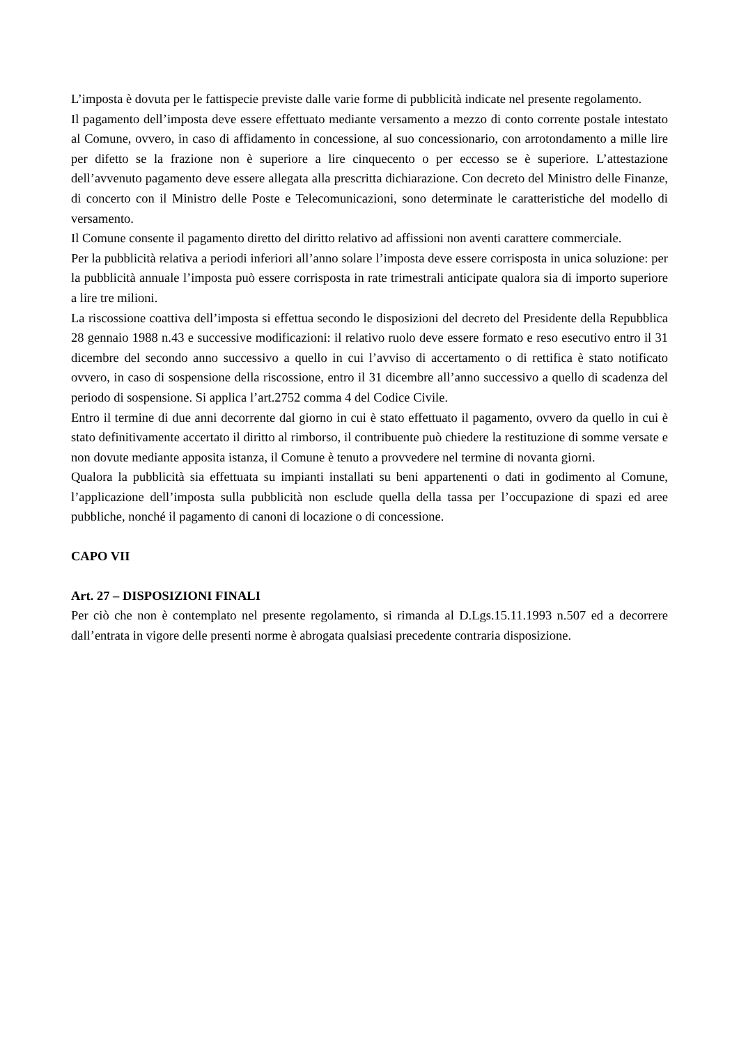L’imposta è dovuta per le fattispecie previste dalle varie forme di pubblicità indicate nel presente regolamento.
Il pagamento dell’imposta deve essere effettuato mediante versamento a mezzo di conto corrente postale intestato al Comune, ovvero, in caso di affidamento in concessione, al suo concessionario, con arrotondamento a mille lire per difetto se la frazione non è superiore a lire cinquecento o per eccesso se è superiore. L’attestazione dell’avvenuto pagamento deve essere allegata alla prescritta dichiarazione. Con decreto del Ministro delle Finanze, di concerto con il Ministro delle Poste e Telecomunicazioni, sono determinate le caratteristiche del modello di versamento.
Il Comune consente il pagamento diretto del diritto relativo ad affissioni non aventi carattere commerciale.
Per la pubblicità relativa a periodi inferiori all’anno solare l’imposta deve essere corrisposta in unica soluzione: per la pubblicità annuale l’imposta può essere corrisposta in rate trimestrali anticipate qualora sia di importo superiore a lire tre milioni.
La riscossione coattiva dell’imposta si effettua secondo le disposizioni del decreto del Presidente della Repubblica 28 gennaio 1988 n.43 e successive modificazioni: il relativo ruolo deve essere formato e reso esecutivo entro il 31 dicembre del secondo anno successivo a quello in cui l’avviso di accertamento o di rettifica è stato notificato ovvero, in caso di sospensione della riscossione, entro il 31 dicembre all’anno successivo a quello di scadenza del periodo di sospensione. Si applica l’art.2752 comma 4 del Codice Civile.
Entro il termine di due anni decorrente dal giorno in cui è stato effettuato il pagamento, ovvero da quello in cui è stato definitivamente accertato il diritto al rimborso, il contribuente può chiedere la restituzione di somme versate e non dovute mediante apposita istanza, il Comune è tenuto a provvedere nel termine di novanta giorni.
Qualora la pubblicità sia effettuata su impianti installati su beni appartenenti o dati in godimento al Comune, l’applicazione dell’imposta sulla pubblicità non esclude quella della tassa per l’occupazione di spazi ed aree pubbliche, nonché il pagamento di canoni di locazione o di concessione.
CAPO VII
Art. 27 – DISPOSIZIONI FINALI
Per ciò che non è contemplato nel presente regolamento, si rimanda al D.Lgs.15.11.1993 n.507 ed a decorrere dall’entrata in vigore delle presenti norme è abrogata qualsiasi precedente contraria disposizione.